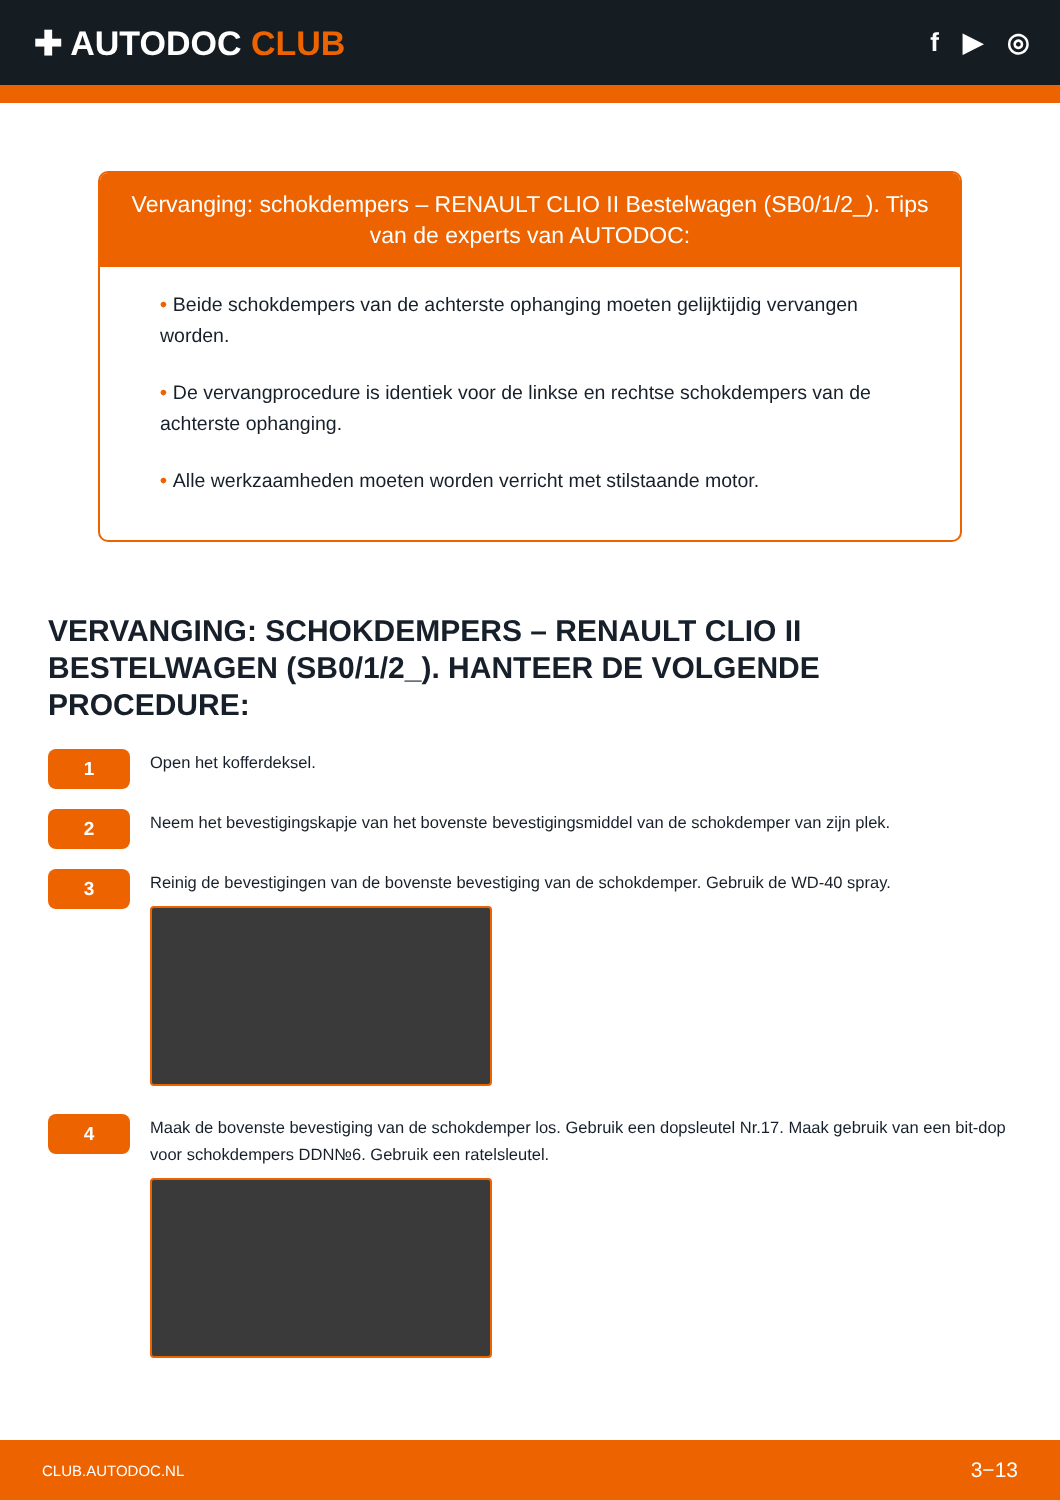✚ AUTODOC CLUB
f ▶ ◎
Vervanging: schokdempers – RENAULT CLIO II Bestelwagen (SB0/1/2_). Tips van de experts van AUTODOC:
• Beide schokdempers van de achterste ophanging moeten gelijktijdig vervangen worden.
• De vervangprocedure is identiek voor de linkse en rechtse schokdempers van de achterste ophanging.
• Alle werkzaamheden moeten worden verricht met stilstaande motor.
VERVANGING: SCHOKDEMPERS – RENAULT CLIO II BESTELWAGEN (SB0/1/2_). HANTEER DE VOLGENDE PROCEDURE:
1
Open het kofferdeksel.
2
Neem het bevestigingskapje van het bovenste bevestigingsmiddel van de schokdemper van zijn plek.
3
Reinig de bevestigingen van de bovenste bevestiging van de schokdemper. Gebruik de WD-40 spray.
4
Maak de bovenste bevestiging van de schokdemper los. Gebruik een dopsleutel Nr.17. Maak gebruik van een bit-dop voor schokdempers DDN№6. Gebruik een ratelsleutel.
CLUB.AUTODOC.NL 3−13